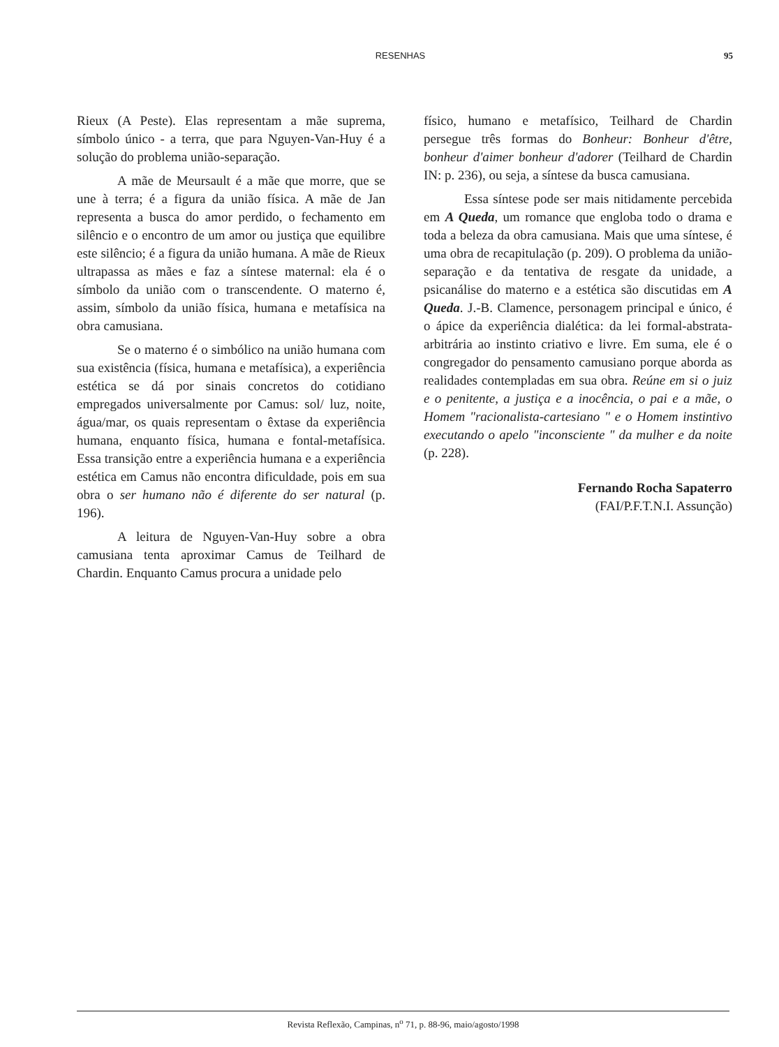RESENHAS 95
Rieux (A Peste). Elas representam a mãe suprema, símbolo único - a terra, que para Nguyen-Van-Huy é a solução do problema união-separação.
A mãe de Meursault é a mãe que morre, que se une à terra; é a figura da união física. A mãe de Jan representa a busca do amor perdido, o fechamento em silêncio e o encontro de um amor ou justiça que equilibre este silêncio; é a figura da união humana. A mãe de Rieux ultrapassa as mães e faz a síntese maternal: ela é o símbolo da união com o transcendente. O materno é, assim, símbolo da união física, humana e metafísica na obra camusiana.
Se o materno é o simbólico na união humana com sua existência (física, humana e metafísica), a experiência estética se dá por sinais concretos do cotidiano empregados universalmente por Camus: sol/ luz, noite, água/mar, os quais representam o êxtase da experiência humana, enquanto física, humana e fontal-metafísica. Essa transição entre a experiência humana e a experiência estética em Camus não encontra dificuldade, pois em sua obra o ser humano não é diferente do ser natural (p. 196).
A leitura de Nguyen-Van-Huy sobre a obra camusiana tenta aproximar Camus de Teilhard de Chardin. Enquanto Camus procura a unidade pelo
físico, humano e metafísico, Teilhard de Chardin persegue três formas do Bonheur: Bonheur d'être, bonheur d'aimer bonheur d'adorer (Teilhard de Chardin IN: p. 236), ou seja, a síntese da busca camusiana.
Essa síntese pode ser mais nitidamente percebida em A Queda, um romance que engloba todo o drama e toda a beleza da obra camusiana. Mais que uma síntese, é uma obra de recapitulação (p. 209). O problema da união-separação e da tentativa de resgate da unidade, a psicanálise do materno e a estética são discutidas em A Queda. J.-B. Clamence, personagem principal e único, é o ápice da experiência dialética: da lei formal-abstrata-arbitrária ao instinto criativo e livre. Em suma, ele é o congregador do pensamento camusiano porque aborda as realidades contempladas em sua obra. Reúne em si o juiz e o penitente, a justiça e a inocência, o pai e a mãe, o Homem "racionalista-cartesiano " e o Homem instintivo executando o apelo "inconsciente " da mulher e da noite (p. 228).
Fernando Rocha Sapaterro
(FAI/P.F.T.N.I. Assunção)
Revista Reflexão, Campinas, n<sup>o</sup> 71, p. 88-96, maio/agosto/1998